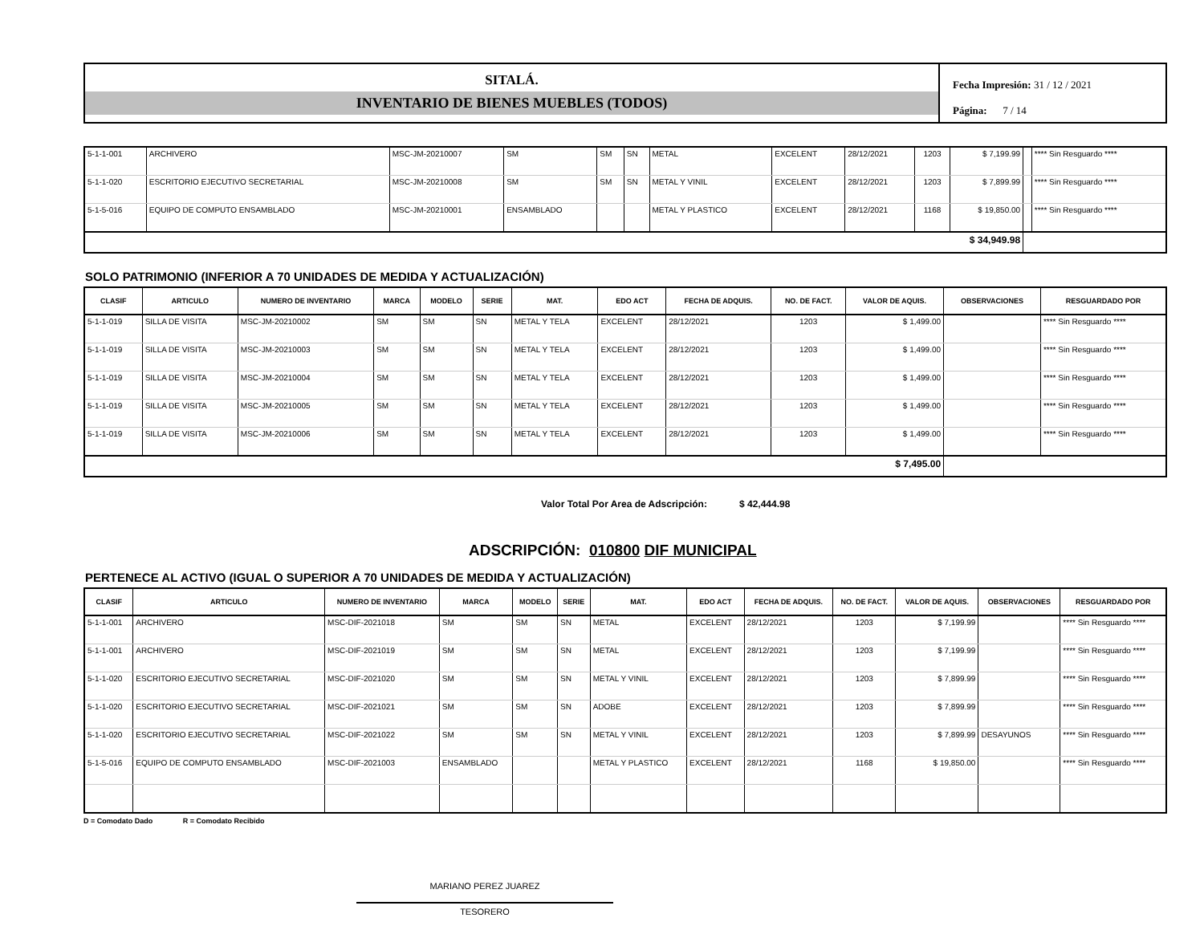SITALÁ.
INVENTARIO DE BIENES MUEBLES (TODOS)
Fecha Impresión: 31 / 12 / 2021
Página: 7 / 14
| 5-1-1-001 | ARCHIVERO | MSC-JM-20210007 | SM | SM | SN | METAL | EXCELENT | 28/12/2021 | 1203 | $ 7,199.99 | | **** Sin Resguardo **** |
| 5-1-1-020 | ESCRITORIO EJECUTIVO SECRETARIAL | MSC-JM-20210008 | SM | SM | SN | METAL Y VINIL | EXCELENT | 28/12/2021 | 1203 | $ 7,899.99 | | **** Sin Resguardo **** |
| 5-1-5-016 | EQUIPO DE COMPUTO ENSAMBLADO | MSC-JM-20210001 | ENSAMBLADO | | | METAL Y PLASTICO | EXCELENT | 28/12/2021 | 1168 | $ 19,850.00 | | **** Sin Resguardo **** |
| $ 34,949.98 | | | | | | | | | | | | |
SOLO PATRIMONIO (INFERIOR A 70 UNIDADES DE MEDIDA Y ACTUALIZACIÓN)
| CLASIF | ARTICULO | NUMERO DE INVENTARIO | MARCA | MODELO | SERIE | MAT. | EDO ACT | FECHA DE ADQUIS. | NO. DE FACT. | VALOR DE AQUIS. | OBSERVACIONES | RESGUARDADO POR |
| --- | --- | --- | --- | --- | --- | --- | --- | --- | --- | --- | --- | --- |
| 5-1-1-019 | SILLA DE VISITA | MSC-JM-20210002 | SM | SM | SN | METAL Y TELA | EXCELENT | 28/12/2021 | 1203 | $ 1,499.00 | | **** Sin Resguardo **** |
| 5-1-1-019 | SILLA DE VISITA | MSC-JM-20210003 | SM | SM | SN | METAL Y TELA | EXCELENT | 28/12/2021 | 1203 | $ 1,499.00 | | **** Sin Resguardo **** |
| 5-1-1-019 | SILLA DE VISITA | MSC-JM-20210004 | SM | SM | SN | METAL Y TELA | EXCELENT | 28/12/2021 | 1203 | $ 1,499.00 | | **** Sin Resguardo **** |
| 5-1-1-019 | SILLA DE VISITA | MSC-JM-20210005 | SM | SM | SN | METAL Y TELA | EXCELENT | 28/12/2021 | 1203 | $ 1,499.00 | | **** Sin Resguardo **** |
| 5-1-1-019 | SILLA DE VISITA | MSC-JM-20210006 | SM | SM | SN | METAL Y TELA | EXCELENT | 28/12/2021 | 1203 | $ 1,499.00 | | **** Sin Resguardo **** |
| $ 7,495.00 | | | | | | | | | | | | |
Valor Total Por Area de Adscripción: $ 42,444.98
ADSCRIPCIÓN: 010800 DIF MUNICIPAL
PERTENECE AL ACTIVO (IGUAL O SUPERIOR A 70 UNIDADES DE MEDIDA Y ACTUALIZACIÓN)
| CLASIF | ARTICULO | NUMERO DE INVENTARIO | MARCA | MODELO | SERIE | MAT. | EDO ACT | FECHA DE ADQUIS. | NO. DE FACT. | VALOR DE AQUIS. | OBSERVACIONES | RESGUARDADO POR |
| --- | --- | --- | --- | --- | --- | --- | --- | --- | --- | --- | --- | --- |
| 5-1-1-001 | ARCHIVERO | MSC-DIF-2021018 | SM | SM | SN | METAL | EXCELENT | 28/12/2021 | 1203 | $ 7,199.99 | | **** Sin Resguardo **** |
| 5-1-1-001 | ARCHIVERO | MSC-DIF-2021019 | SM | SM | SN | METAL | EXCELENT | 28/12/2021 | 1203 | $ 7,199.99 | | **** Sin Resguardo **** |
| 5-1-1-020 | ESCRITORIO EJECUTIVO SECRETARIAL | MSC-DIF-2021020 | SM | SM | SN | METAL Y VINIL | EXCELENT | 28/12/2021 | 1203 | $ 7,899.99 | | **** Sin Resguardo **** |
| 5-1-1-020 | ESCRITORIO EJECUTIVO SECRETARIAL | MSC-DIF-2021021 | SM | SM | SN | ADOBE | EXCELENT | 28/12/2021 | 1203 | $ 7,899.99 | | **** Sin Resguardo **** |
| 5-1-1-020 | ESCRITORIO EJECUTIVO SECRETARIAL | MSC-DIF-2021022 | SM | SM | SN | METAL Y VINIL | EXCELENT | 28/12/2021 | 1203 | $ 7,899.99 | DESAYUNOS | **** Sin Resguardo **** |
| 5-1-5-016 | EQUIPO DE COMPUTO ENSAMBLADO | MSC-DIF-2021003 | ENSAMBLADO | | | METAL Y PLASTICO | EXCELENT | 28/12/2021 | 1168 | $ 19,850.00 | | **** Sin Resguardo **** |
D = Comodato Dado R = Comodato Recibido
MARIANO PEREZ JUAREZ
TESORERO